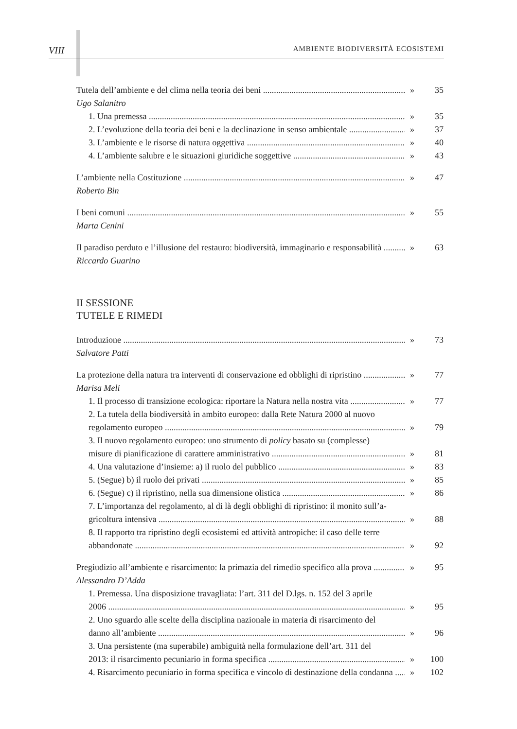VIII AMBIENTE BIODIVERSITÀ ECOSISTEMI
Tutela dell’ambiente e del clima nella teoria dei beni » 35
Ugo Salanitro
1. Una premessa » 35
2. L’evoluzione della teoria dei beni e la declinazione in senso ambientale » 37
3. L’ambiente e le risorse di natura oggettiva » 40
4. L’ambiente salubre e le situazioni giuridiche soggettive » 43
L’ambiente nella Costituzione » 47
Roberto Bin
I beni comuni » 55
Marta Cenini
Il paradiso perduto e l’illusione del restauro: biodiversità, immaginario e responsabilità » 63
Riccardo Guarino
II SESSIONE
TUTELE E RIMEDI
Introduzione » 73
Salvatore Patti
La protezione della natura tra interventi di conservazione ed obblighi di ripristino » 77
Marisa Meli
1. Il processo di transizione ecologica: riportare la Natura nella nostra vita » 77
2. La tutela della biodiversità in ambito europeo: dalla Rete Natura 2000 al nuovo
regolamento europeo » 79
3. Il nuovo regolamento europeo: uno strumento di policy basato su (complesse)
misure di pianificazione di carattere amministrativo » 81
4. Una valutazione d’insieme: a) il ruolo del pubblico » 83
5. (Segue) b) il ruolo dei privati » 85
6. (Segue) c) il ripristino, nella sua dimensione olistica » 86
7. L’importanza del regolamento, al di là degli obblighi di ripristino: il monito sull’a-
gricoltura intensiva » 88
8. Il rapporto tra ripristino degli ecosistemi ed attività antropiche: il caso delle terre
abbandonate » 92
Pregiudizio all’ambiente e risarcimento: la primazia del rimedio specifico alla prova » 95
Alessandro D’Adda
1. Premessa. Una disposizione travagliata: l’art. 311 del D.lgs. n. 152 del 3 aprile
2006 » 95
2. Uno sguardo alle scelte della disciplina nazionale in materia di risarcimento del
danno all’ambiente » 96
3. Una persistente (ma superabile) ambiguità nella formulazione dell’art. 311 del
2013: il risarcimento pecuniario in forma specifica » 100
4. Risarcimento pecuniario in forma specifica e vincolo di destinazione della condanna » 102